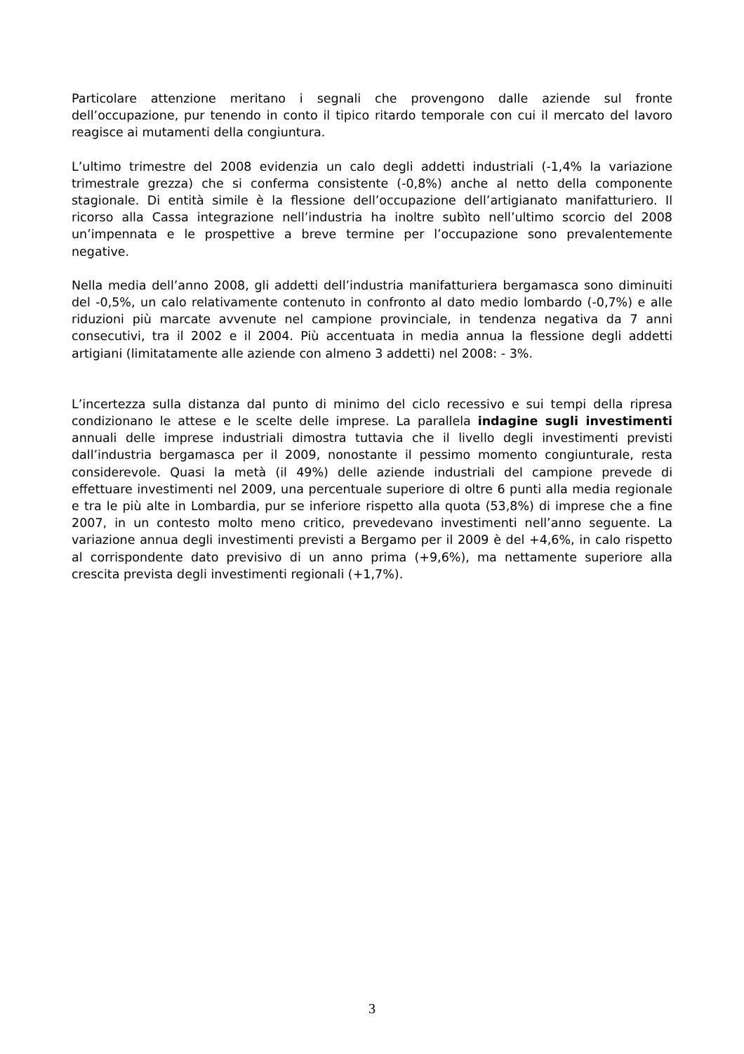Particolare attenzione meritano i segnali che provengono dalle aziende sul fronte dell’occupazione, pur tenendo in conto il tipico ritardo temporale con cui il mercato del lavoro reagisce ai mutamenti della congiuntura.
L’ultimo trimestre del 2008 evidenzia un calo degli addetti industriali (-1,4% la variazione trimestrale grezza) che si conferma consistente (-0,8%) anche al netto della componente stagionale. Di entità simile è la flessione dell’occupazione dell’artigianato manifatturiero. Il ricorso alla Cassa integrazione nell’industria ha inoltre subìto nell’ultimo scorcio del 2008 un’impennata e le prospettive a breve termine per l’occupazione sono prevalentemente negative.
Nella media dell’anno 2008, gli addetti dell’industria manifatturiera bergamasca sono diminuiti del -0,5%, un calo relativamente contenuto in confronto al dato medio lombardo (-0,7%) e alle riduzioni più marcate avvenute nel campione provinciale, in tendenza negativa da 7 anni consecutivi, tra il 2002 e il 2004. Più accentuata in media annua la flessione degli addetti artigiani (limitatamente alle aziende con almeno 3 addetti) nel 2008: - 3%.
L’incertezza sulla distanza dal punto di minimo del ciclo recessivo e sui tempi della ripresa condizionano le attese e le scelte delle imprese. La parallela indagine sugli investimenti annuali delle imprese industriali dimostra tuttavia che il livello degli investimenti previsti dall’industria bergamasca per il 2009, nonostante il pessimo momento congiunturale, resta considerevole. Quasi la metà (il 49%) delle aziende industriali del campione prevede di effettuare investimenti nel 2009, una percentuale superiore di oltre 6 punti alla media regionale e tra le più alte in Lombardia, pur se inferiore rispetto alla quota (53,8%) di imprese che a fine 2007, in un contesto molto meno critico, prevedevano investimenti nell’anno seguente. La variazione annua degli investimenti previsti a Bergamo per il 2009 è del +4,6%, in calo rispetto al corrispondente dato previsivo di un anno prima (+9,6%), ma nettamente superiore alla crescita prevista degli investimenti regionali (+1,7%).
3